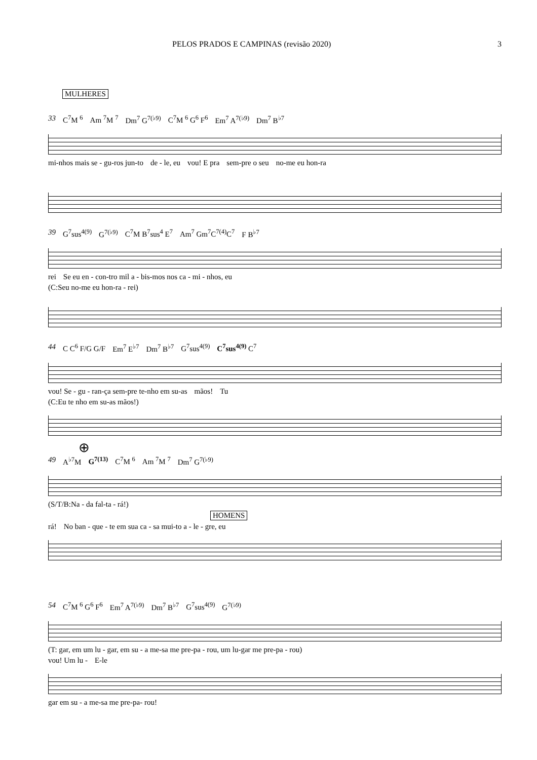PELOS PRADOS E CAMPINAS (revisão 2020) 3
MULHERES
33 C<sup>7</sup>M <sup>6</sup> Am <sup>7</sup>M <sup>7</sup> Dm<sup>7</sup> G<sup>7(♭9)</sup> C<sup>7</sup>M <sup>6</sup> G<sup>6</sup> F<sup>6</sup> Em<sup>7</sup> A<sup>7(♭9)</sup> Dm<sup>7</sup> B<sup>♭7</sup>
mi-nhos mais se - gu-ros jun-to de - le, eu vou! E pra sem-pre o seu no-me eu hon-ra
39 G<sup>7</sup>sus<sup>4(9)</sup> G<sup>7(♭9)</sup> C<sup>7</sup>M B<sup>7</sup>sus<sup>4</sup> E<sup>7</sup> Am<sup>7</sup> Gm<sup>7</sup>C<sup>7(4)</sup>C<sup>7</sup> F B<sup>♭7</sup>
rei Se eu en - con-tro mil a - bis-mos nos ca - mi - nhos, eu
(C:Seu no-me eu hon-ra - rei)
44 C C<sup>6</sup> F/G G/F Em<sup>7</sup> E<sup>♭7</sup> Dm<sup>7</sup> B<sup>♭7</sup> G<sup>7</sup>sus<sup>4(9)</sup> C<sup>7</sup>sus<sup>4(9)</sup> C<sup>7</sup>
vou! Se - gu - ran-ça sem-pre te-nho em su-as mãos! Tu
(C:Eu te nho em su-as mãos!)
⊕
49 A<sup>♭7</sup>M G<sup>7(13)</sup> C<sup>7</sup>M <sup>6</sup> Am <sup>7</sup>M <sup>7</sup> Dm<sup>7</sup> G<sup>7(♭9)</sup>
(S/T/B:Na - da fal-ta - rá!)
HOMENS
rá! No ban - que - te em sua ca - sa mui-to a - le - gre, eu
54 C<sup>7</sup>M <sup>6</sup> G<sup>6</sup> F<sup>6</sup> Em<sup>7</sup> A<sup>7(♭9)</sup> Dm<sup>7</sup> B<sup>♭7</sup> G<sup>7</sup>sus<sup>4(9)</sup> G<sup>7(♭9)</sup>
(T: gar, em um lu - gar, em su - a me-sa me pre-pa - rou, um lu-gar me pre-pa - rou)
vou! Um lu - E-le
gar em su - a me-sa me pre-pa- rou!